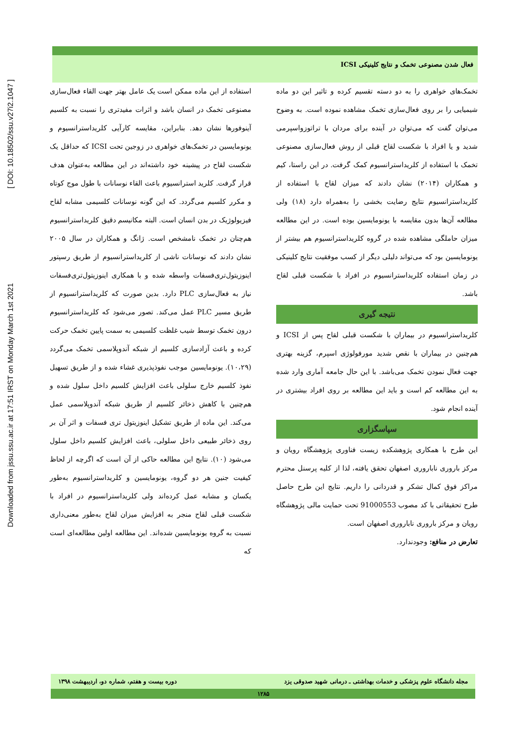فعال شدن مصنوعی تخمک و نتایج کلینیکی ICSI
Downloaded from jssu.ssu.ac.ir at 17:51 IRST on Monday March 1st 2021 [ DOI: 10.18502/ssu.v27i2.1047 ]
استفاده از این ماده ممکن است یک عامل بهتر جهت القاء فعال‌سازی مصنوعی تخمک در انسان باشد و اثرات مفیدتری را نسبت به کلسیم آینوفورها نشان دهد. بنابراین، مقایسه کارآیی کلریداسترانسیوم و یونومایسین در تخمک‌های خواهری در زوجین تحت ICSI که حداقل یک شکست لقاح در پیشینه خود داشته‌اند در این مطالعه به‌عنوان هدف قرار گرفت. کلرید استرانسیوم باعث القاء نوسانات با طول موج کوتاه و مکرر کلسیم می‌گردد. که این گونه نوسانات کلسیمی مشابه لقاح فیزیولوژیک در بدن انسان است. البته مکانیسم دقیق کلریداسترانسیوم هم‌چنان در تخمک نامشخص است. ژانگ و همکاران در سال ۲۰۰۵ نشان دادند که نوسانات ناشی از کلریداسترانسیوم از طریق رسپتور اینوزیتول‌تری‌فسفات واسطه شده و با همکاری اینوزیتول‌تری‌فسفات نیاز به فعال‌سازی PLC دارد. بدین صورت که کلریداسترانسیوم از طریق مسیر PLC عمل می‌کند. تصور می‌شود که کلریداسترانسیوم درون تخمک توسط شیب غلظت کلسیمی به سمت پایین تخمک حرکت کرده و باعث آزادسازی کلسیم از شبکه آندوپلاسمی تخمک می‌گردد (۱۰،۲۹). یونومایسین موجب نفوذپذیری غشاء شده و از طریق تسهیل نفوذ کلسیم خارج سلولی باعث افزایش کلسیم داخل سلول شده و هم‌چنین با کاهش ذخائر کلسیم از طریق شبکه آندوپلاسمی عمل می‌کند. این ماده از طریق تشکیل اینوزیتول تری فسفات و اثر آن بر روی ذخائر طبیعی داخل سلولی، باعث افزایش کلسیم داخل سلول می‌شود (۱۰). نتایج این مطالعه حاکی از آن است که اگرچه از لحاظ کیفیت جنین هر دو گروه، یونومایسین و کلریداسترانسیوم به‌طور یکسان و مشابه عمل کرده‌اند ولی کلریداسترانسیوم در افراد با شکست قبلی لقاح منجر به افزایش میزان لقاح به‌طور معنی‌داری نسبت به گروه یونومایسین شده‌اند. این مطالعه اولین مطالعه‌ای است که
تخمک‌های خواهری را به دو دسته تقسیم کرده و تاثیر این دو ماده شیمیایی را بر روی فعال‌سازی تخمک مشاهده نموده است. به وضوح می‌توان گفت که می‌توان در آینده برای مردان با تراتوزواسپرمی شدید و یا افراد با شکست لقاح قبلی از روش فعال‌سازی مصنوعی تخمک با استفاده از کلریداسترانسیوم کمک گرفت. در این راستا، کیم و همکاران (۲۰۱۴) نشان دادند که میزان لقاح با استفاده از کلریداسترانسیوم نتایج رضایت بخشی را به‌همراه دارد (۱۸) ولی مطالعه آن‌ها بدون مقایسه با یونومایسین بوده است. در این مطالعه میزان حاملگی مشاهده شده در گروه کلریداسترانسیوم هم بیشتر از یونومایسین بود که می‌تواند دلیلی دیگر از کسب موفقیت نتایج کلینیکی در زمان استفاده کلریداسترانسیوم در افراد با شکست قبلی لقاح باشد.
نتیجه گیری
کلریداسترانسیوم در بیماران با شکست قبلی لقاح پس از ICSI و هم‌چنین در بیماران با نقص شدید مورفولوژی اسپرم، گزینه بهتری جهت فعال نمودن تخمک می‌باشد. با این حال جامعه آماری وارد شده به این مطالعه کم است و باید این مطالعه بر روی افراد بیشتری در آینده انجام شود.
سپاسگزاری
این طرح با همکاری پژوهشکده زیست فناوری پژوهشگاه رویان و مرکز باروری ناباروری اصفهان تحقق یافته، لذا از کلیه پرسنل محترم مراکز فوق کمال تشکر و قدردانی را داریم. نتایج این طرح حاصل طرح تحقیقاتی با کد مصوب 91000553 تحت حمایت مالی پژوهشگاه رویان و مرکز باروری ناباروری اصفهان است.
تعارض در منافع: وجودندارد.
مجله دانشگاه علوم پزشکی و خدمات بهداشتی ـ درمانی شهید صدوقی یزد دوره بیست و هفتم، شماره دو، اردیبهشت ۱۳۹۸
۱۲۸۵